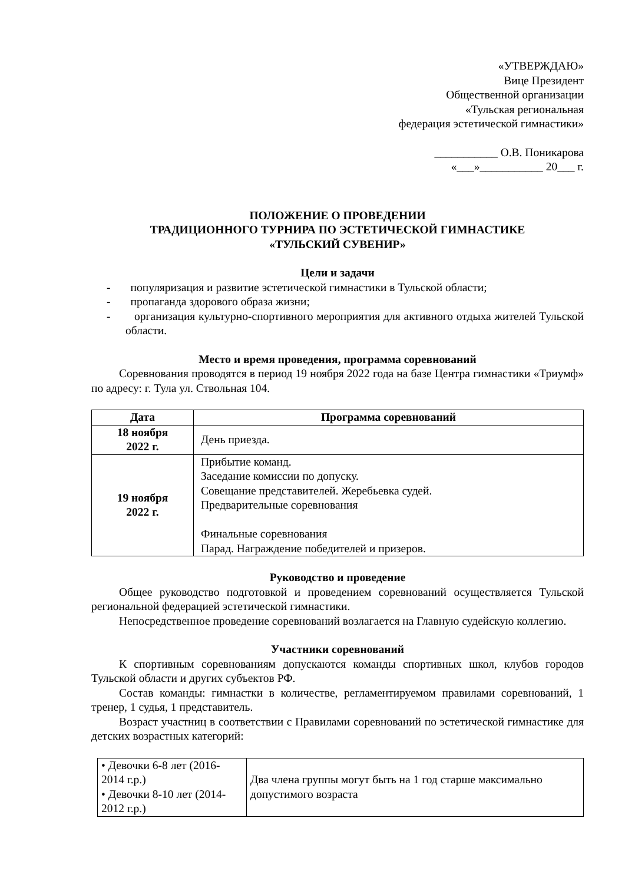«УТВЕРЖДАЮ»
Вице Президент
Общественной организации
«Тульская региональная
федерация эстетической гимнастики»
___________ О.В. Поникарова
«___»___________ 20___ г.
ПОЛОЖЕНИЕ О ПРОВЕДЕНИИ
ТРАДИЦИОННОГО ТУРНИРА ПО ЭСТЕТИЧЕСКОЙ ГИМНАСТИКЕ
«ТУЛЬСКИЙ СУВЕНИР»
Цели и задачи
- популяризация и развитие эстетической гимнастики в Тульской области;
- пропаганда здорового образа жизни;
- организация культурно-спортивного мероприятия для активного отдыха жителей Тульской области.
Место и время проведения, программа соревнований
Соревнования проводятся в период 19 ноября 2022 года на базе Центра гимнастики «Триумф» по адресу: г. Тула ул. Ствольная 104.
| Дата | Программа соревнований |
| --- | --- |
| 18 ноября 2022 г. | День приезда. |
| 19 ноября 2022 г. | Прибытие команд. Заседание комиссии по допуску. Совещание представителей. Жеребьевка судей. Предварительные соревнования Финальные соревнования Парад. Награждение победителей и призеров. |
Руководство и проведение
Общее руководство подготовкой и проведением соревнований осуществляется Тульской региональной федерацией эстетической гимнастики.
Непосредственное проведение соревнований возлагается на Главную судейскую коллегию.
Участники соревнований
К спортивным соревнованиям допускаются команды спортивных школ, клубов городов Тульской области и других субъектов РФ.
Состав команды: гимнастки в количестве, регламентируемом правилами соревнований, 1 тренер, 1 судья, 1 представитель.
Возраст участниц в соответствии с Правилами соревнований по эстетической гимнастике для детских возрастных категорий:
| • Девочки 6-8 лет (2016-2014 г.р.) • Девочки 8-10 лет (2014-2012 г.р.) | Два члена группы могут быть на 1 год старше максимально допустимого возраста |